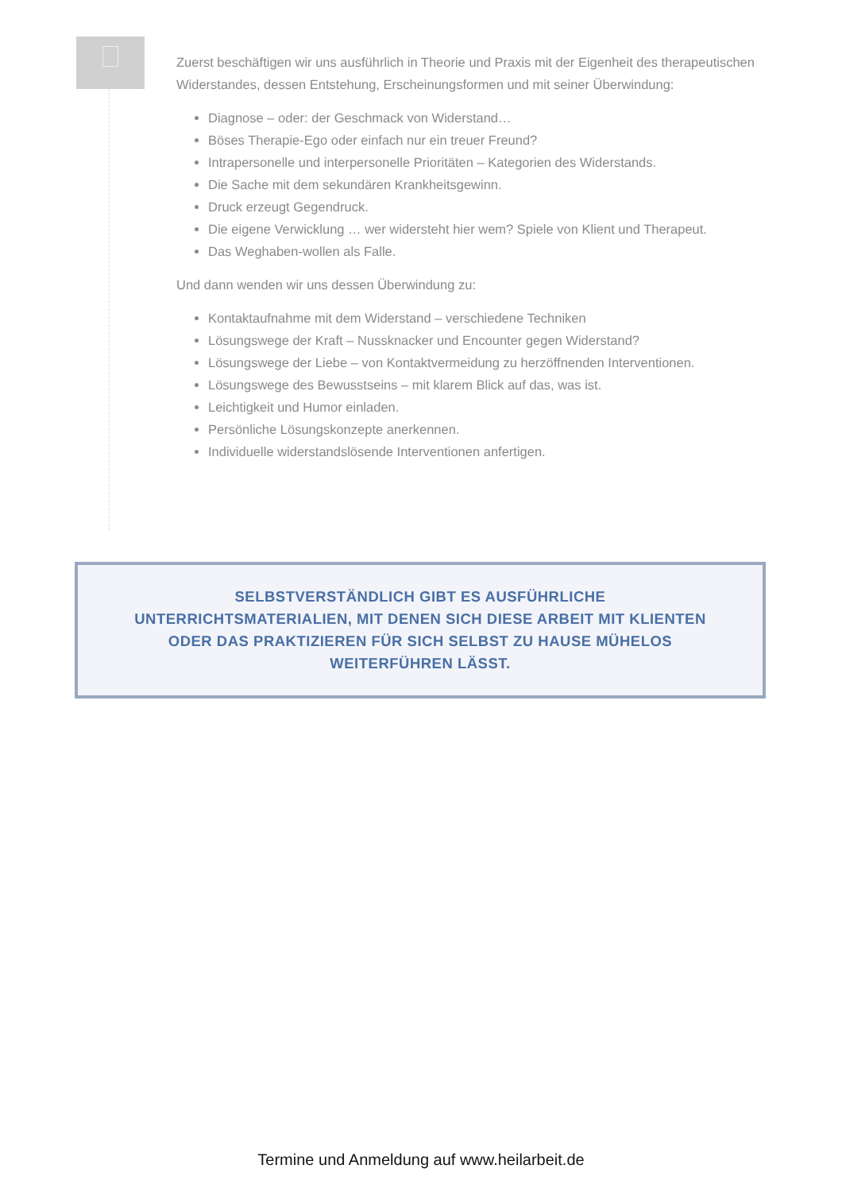Zuerst beschäftigen wir uns ausführlich in Theorie und Praxis mit der Eigenheit des therapeutischen Widerstandes, dessen Entstehung, Erscheinungsformen und mit seiner Überwindung:
Diagnose – oder: der Geschmack von Widerstand…
Böses Therapie-Ego oder einfach nur ein treuer Freund?
Intrapersonelle und interpersonelle Prioritäten – Kategorien des Widerstands.
Die Sache mit dem sekundären Krankheitsgewinn.
Druck erzeugt Gegendruck.
Die eigene Verwicklung … wer widersteht hier wem? Spiele von Klient und Therapeut.
Das Weghaben-wollen als Falle.
Und dann wenden wir uns dessen Überwindung zu:
Kontaktaufnahme mit dem Widerstand – verschiedene Techniken
Lösungswege der Kraft – Nussknacker und Encounter gegen Widerstand?
Lösungswege der Liebe – von Kontaktvermeidung zu herzöffnenden Interventionen.
Lösungswege des Bewusstseins – mit klarem Blick auf das, was ist.
Leichtigkeit und Humor einladen.
Persönliche Lösungskonzepte anerkennen.
Individuelle widerstandslösende Interventionen anfertigen.
SELBSTVERSTÄNDLICH GIBT ES AUSFÜHRLICHE
UNTERRICHTSMATERIALIEN, MIT DENEN SICH DIESE ARBEIT MIT KLIENTEN
ODER DAS PRAKTIZIEREN FÜR SICH SELBST ZU HAUSE MÜHELOS
WEITERFÜHREN LÄSST.
Termine und Anmeldung auf www.heilarbeit.de